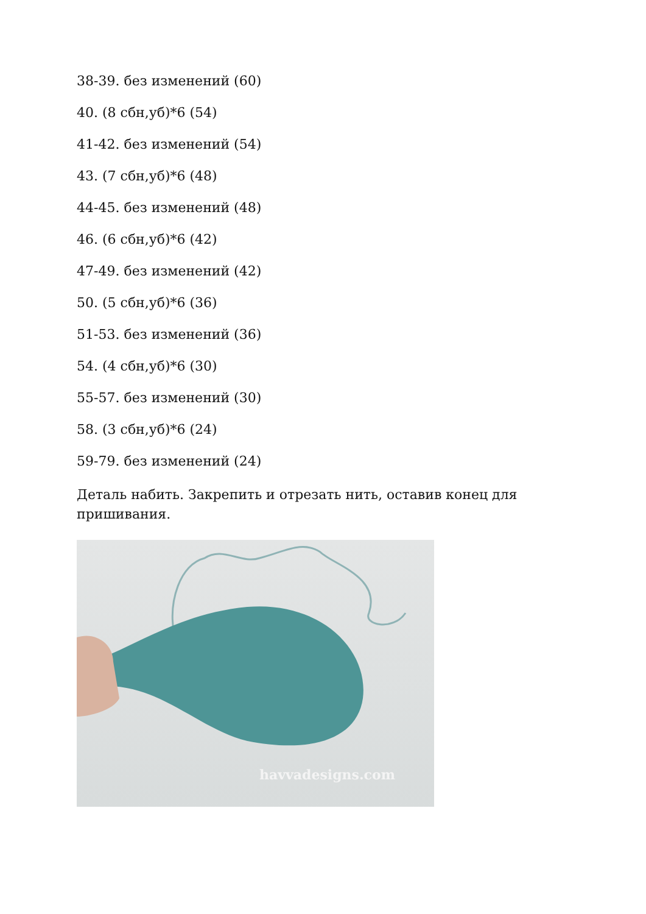38-39. без изменений (60)
40. (8 сбн,уб)*6 (54)
41-42. без изменений (54)
43. (7 сбн,уб)*6 (48)
44-45. без изменений (48)
46. (6 сбн,уб)*6 (42)
47-49. без изменений (42)
50. (5 сбн,уб)*6 (36)
51-53. без изменений (36)
54. (4 сбн,уб)*6 (30)
55-57. без изменений (30)
58. (3 сбн,уб)*6 (24)
59-79. без изменений (24)
Деталь набить. Закрепить и отрезать нить, оставив конец для пришивания.
havvadesigns.com